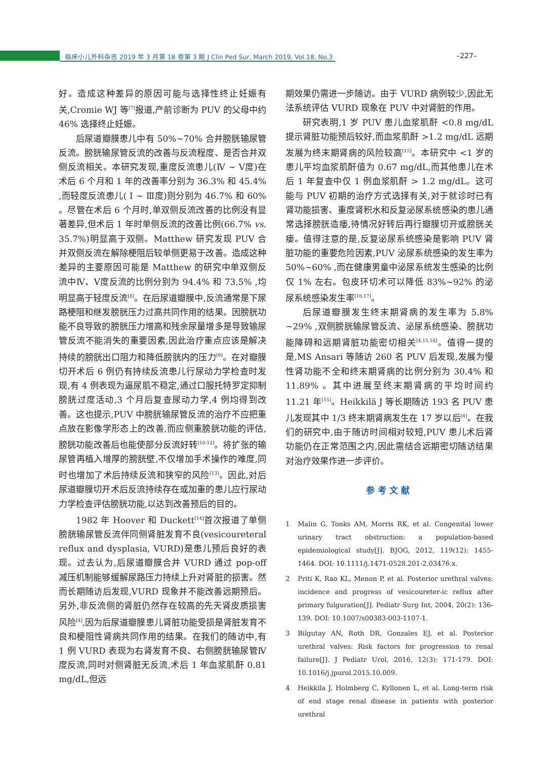临床小儿外科杂志 2019 年 3 月第 18 卷第 3 期 J Clin Ped Sur, March 2019, Vol.18, No.3 –227–
好。造成这种差异的原因可能与选择性终止妊娠有关,Cromie WJ 等<sup>[7]</sup>报道,产前诊断为 PUV 的父母中约 46% 选择终止妊娠。
后尿道瓣膜患儿中有 50%~70% 合并膀胱输尿管反流。膀胱输尿管反流的改善与反流程度、是否合并双侧反流相关。本研究发现,重度反流患儿(Ⅳ ~ Ⅴ度)在术后 6 个月和 1 年的改善率分别为 36.3% 和 45.4% ,而轻度反流患儿( Ⅰ ~ Ⅲ度)则分别为 46.7% 和 60% 。尽管在术后 6 个月时,单双侧反流改善的比例没有显著差异,但术后 1 年时单侧反流的改善比例(66.7% vs. 35.7%)明显高于双侧。Matthew 研究发现 PUV 合并双侧反流在解除梗阻后较单侧更易于改善。造成这种差异的主要原因可能是 Matthew 的研究中单双侧反流中Ⅳ、Ⅴ度反流的比例分别为 94.4% 和 73.5% ,均明显高于轻度反流<sup>[8]</sup>。在后尿道瓣膜中,反流通常是下尿路梗阻和继发膀胱压力过高共同作用的结果。因膀胱功能不良导致的膀胱压力增高和残余尿量增多是导致输尿管反流不能消失的重要因素,因此治疗重点应该是解决持续的膀胱出口阻力和降低膀胱内的压力<sup>[9]</sup>。在对瓣膜切开术后 6 例仍有持续反流患儿行尿动力学检查时发现,有 4 例表现为逼尿肌不稳定,通过口服托特罗定抑制膀胱过度活动,3 个月后复查尿动力学,4 例均得到改善。这也提示,PUV 中膀胱输尿管反流的治疗不应把重点放在影像学形态上的改善,而应侧重膀胱功能的评估,膀胱功能改善后也能使部分反流好转<sup>[10-12]</sup>。将扩张的输尿管再植入增厚的膀胱壁,不仅增加手术操作的难度,同时也增加了术后持续反流和狭窄的风险<sup>[13]</sup>。因此,对后尿道瓣膜切开术后反流持续存在或加重的患儿应行尿动力学检查评估膀胱功能,以达到改善预后的目的。
1982 年 Hoover 和 Duckett<sup>[14]</sup>首次报道了单侧膀胱输尿管反流伴同侧肾脏发育不良(vesicoureteral reflux and dysplasia, VURD)是患儿预后良好的表现。过去认为,后尿道瓣膜合并 VURD 通过 pop-off 减压机制能够缓解尿路压力持续上升对肾脏的损害。然而长期随访后发现,VURD 现象并不能改善远期预后。另外,非反流侧的肾脏仍然存在较高的先天肾皮质损害风险<sup>[4]</sup>,因为后尿道瓣膜患儿肾脏功能受损是肾脏发育不良和梗阻性肾病共同作用的结果。在我们的随访中,有 1 例 VURD 表现为右肾发育不良、右侧膀胱输尿管Ⅳ度反流,同时对侧肾脏无反流,术后 1 年血浆肌酐 0.81 mg/dL,但远
期效果仍需进一步随访。由于 VURD 病例较少,因此无法系统评估 VURD 现象在 PUV 中对肾脏的作用。
研究表明,1 岁 PUV 患儿血浆肌酐 <0.8 mg/dL 提示肾脏功能预后较好,而血浆肌酐 >1.2 mg/dL 远期发展为终末期肾病的风险较高<sup>[15]</sup>。本研究中 <1 岁的患儿平均血浆肌酐值为 0.67 mg/dL,而其他患儿在术后 1 年复查中仅 1 例血浆肌酐 > 1.2 mg/dL。这可能与 PUV 初期的治疗方式选择有关,对于就诊时已有肾功能损害、重度肾积水和反复泌尿系统感染的患儿通常选择膀胱造瘘,待情况好转后再行瓣膜切开或膀胱关瘘。值得注意的是,反复泌尿系统感染是影响 PUV 肾脏功能的重要危险因素,PUV 泌尿系统感染的发生率为 50%~60% ,而在健康男童中泌尿系统发生感染的比例仅 1% 左右。包皮环切术可以降低 83%~92% 的泌尿系统感染发生率<sup>[16,17]</sup>。
后尿道瓣膜发生终末期肾病的发生率为 5.8% ~29% ,双侧膀胱输尿管反流、泌尿系统感染、膀胱功能障碍和远期肾脏功能密切相关<sup>[4,15,18]</sup>。值得一提的是,MS Ansari 等随访 260 名 PUV 后发现,发展为慢性肾功能不全和终末期肾病的比例分别为 30.4% 和 11.89% 。其中进展至终末期肾病的平均时间约 11.21 年<sup>[15]</sup>。Heikkilä J 等长期随访 193 名 PUV 患儿发现其中 1/3 终末期肾病发生在 17 岁以后<sup>[4]</sup>。在我们的研究中,由于随访时间相对较短,PUV 患儿术后肾功能仍在正常范围之内,因此需结合远期密切随访结果对治疗效果作进一步评价。
参考文献
1 Malin G, Tonks AM, Morris RK, et al. Congenital lower urinary tract obstruction: a population-based epidemiological study[J]. BJOG, 2012, 119(12): 1455-1464. DOI: 10.1111/j.1471-0528.201-2.03476.x.
2 Priti K, Rao KL, Menon P, et al. Posterior urethral valves: incidence and progress of vesicoureter-ic reflux after primary fulguration[J]. Pediatr Surg Int, 2004, 20(2): 136-139. DOI: 10.1007/s00383-003-1107-1.
3 Bilgutay AN, Roth DR, Gonzales EJ, et al. Posterior urethral valves: Risk factors for progression to renal failure[J]. J Pediatr Urol, 2016, 12(3): 171-179. DOI: 10.1016/j.jpurol.2015.10.009.
4 Heikkila J, Holmberg C, Kyllonen L, et al. Long-term risk of end stage renal disease in patients with posterior urethral